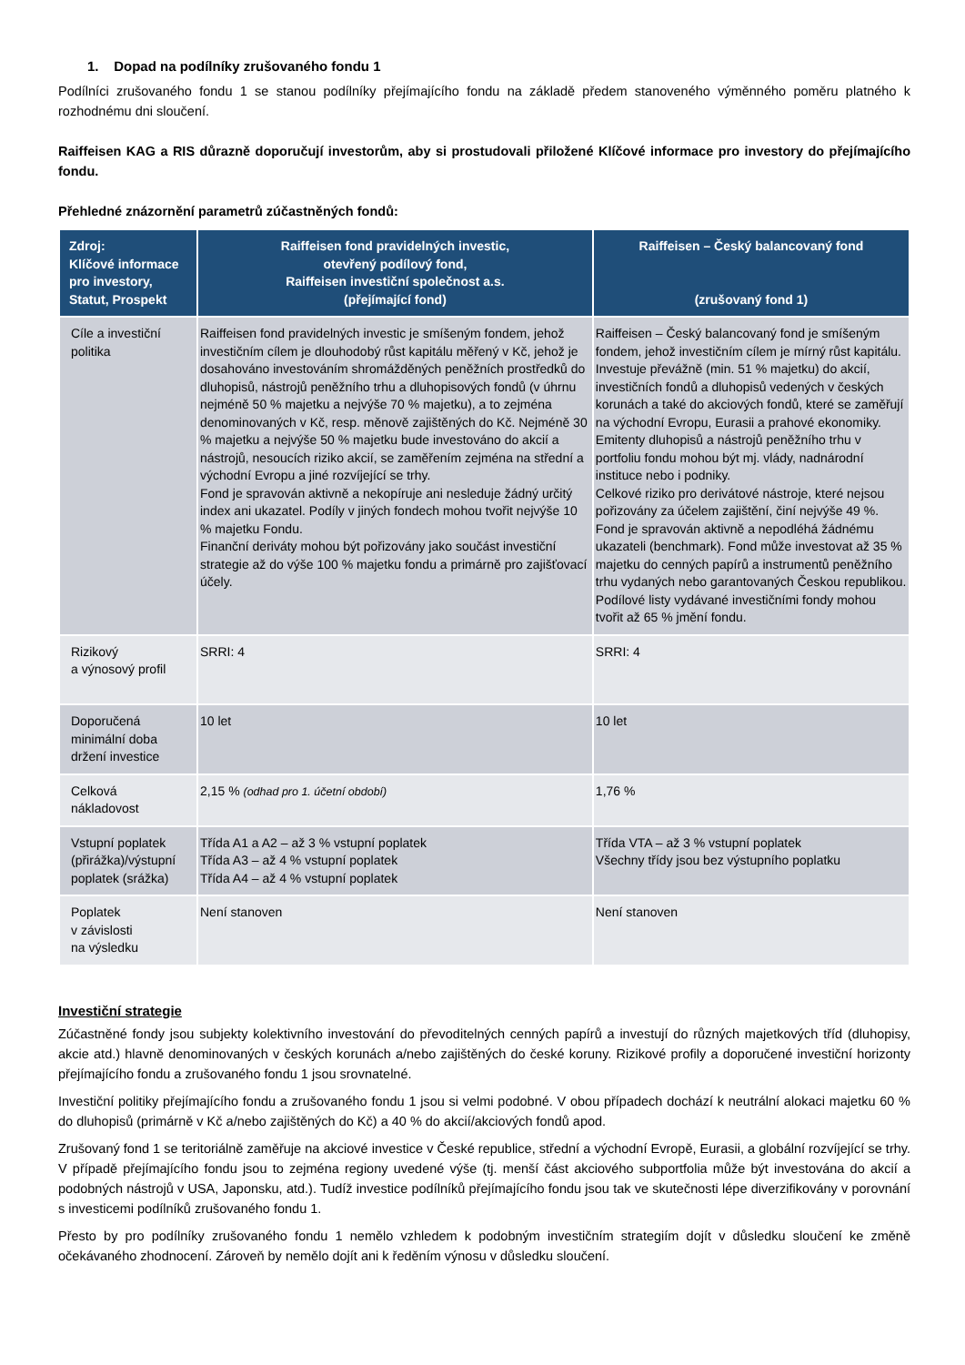1. Dopad na podílníky zrušovaného fondu 1
Podílníci zrušovaného fondu 1 se stanou podílníky přejímajícího fondu na základě předem stanoveného výměnného poměru platného k rozhodnému dni sloučení.
Raiffeisen KAG a RIS důrazně doporučují investorům, aby si prostudovali přiložené Klíčové informace pro investory do přejímajícího fondu.
Přehledné znázornění parametrů zúčastněných fondů:
| Zdroj: Klíčové informace pro investory, Statut, Prospekt | Raiffeisen fond pravidelných investic, otevřený podílový fond, Raiffeisen investiční společnost a.s. (přejímající fond) | Raiffeisen – Český balancovaný fond (zrušovaný fond 1) |
| --- | --- | --- |
| Cíle a investiční politika | Raiffeisen fond pravidelných investic je smíšeným fondem, jehož investičním cílem je dlouhodobý růst kapitálu měřený v Kč, jehož je dosahováno investováním shromážděných peněžních prostředků do dluhopisů, nástrojů peněžního trhu a dluhopisových fondů (v úhrnu nejméně 50 % majetku a nejvýše 70 % majetku), a to zejména denominovaných v Kč, resp. měnově zajištěných do Kč. Nejméně 30 % majetku a nejvýše 50 % majetku bude investováno do akcií a nástrojů, nesoucích riziko akcií, se zaměřením zejména na střední a východní Evropu a jiné rozvíjející se trhy. Fond je spravován aktivně a nekopíruje ani nesleduje žádný určitý index ani ukazatel. Podíly v jiných fondech mohou tvořit nejvýše 10 % majetku Fondu. Finanční deriváty mohou být pořizovány jako součást investiční strategie až do výše 100 % majetku fondu a primárně pro zajišťovací účely. | Raiffeisen – Český balancovaný fond je smíšeným fondem, jehož investičním cílem je mírný růst kapitálu. Investuje převážně (min. 51 % majetku) do akcií, investičních fondů a dluhopisů vedených v českých korunách a také do akciových fondů, které se zaměřují na východní Evropu, Eurasii a prahové ekonomiky. Emitenty dluhopisů a nástrojů peněžního trhu v portfoliu fondu mohou být mj. vlády, nadnárodní instituce nebo i podniky. Celkové riziko pro derivátové nástroje, které nejsou pořizovány za účelem zajištění, činí nejvýše 49 %. Fond je spravován aktivně a nepodléhá žádnému ukazateli (benchmark). Fond může investovat až 35 % majetku do cenných papírů a instrumentů peněžního trhu vydaných nebo garantovaných Českou republikou. Podílové listy vydávané investičními fondy mohou tvořit až 65 % jmění fondu. |
| Rizikový a výnosový profil | SRRI: 4 | SRRI: 4 |
| Doporučená minimální doba držení investice | 10 let | 10 let |
| Celková nákladovost | 2,15 % (odhad pro 1. účetní období) | 1,76 % |
| Vstupní poplatek (přirážka)/výstupní poplatek (srážka) | Třída A1 a A2 – až 3 % vstupní poplatek Třída A3 – až 4 % vstupní poplatek Třída A4 – až 4 % vstupní poplatek | Třída VTA – až 3 % vstupní poplatek Všechny třídy jsou bez výstupního poplatku |
| Poplatek v závislosti na výsledku | Není stanoven | Není stanoven |
Investiční strategie
Zúčastněné fondy jsou subjekty kolektivního investování do převoditelných cenných papírů a investují do různých majetkových tříd (dluhopisy, akcie atd.) hlavně denominovaných v českých korunách a/nebo zajištěných do české koruny. Rizikové profily a doporučené investiční horizonty přejímajícího fondu a zrušovaného fondu 1 jsou srovnatelné.
Investiční politiky přejímajícího fondu a zrušovaného fondu 1 jsou si velmi podobné. V obou případech dochází k neutrální alokaci majetku 60 % do dluhopisů (primárně v Kč a/nebo zajištěných do Kč) a 40 % do akcií/akciových fondů apod.
Zrušovaný fond 1 se teritoriálně zaměřuje na akciové investice v České republice, střední a východní Evropě, Eurasii, a globální rozvíjející se trhy. V případě přejímajícího fondu jsou to zejména regiony uvedené výše (tj. menší část akciového subportfolia může být investována do akcií a podobných nástrojů v USA, Japonsku, atd.). Tudíž investice podílníků přejímajícího fondu jsou tak ve skutečnosti lépe diverzifikovány v porovnání s investicemi podílníků zrušovaného fondu 1.
Přesto by pro podílníky zrušovaného fondu 1 nemělo vzhledem k podobným investičním strategiím dojít v důsledku sloučení ke změně očekávaného zhodnocení. Zároveň by nemělo dojít ani k ředěním výnosu v důsledku sloučení.